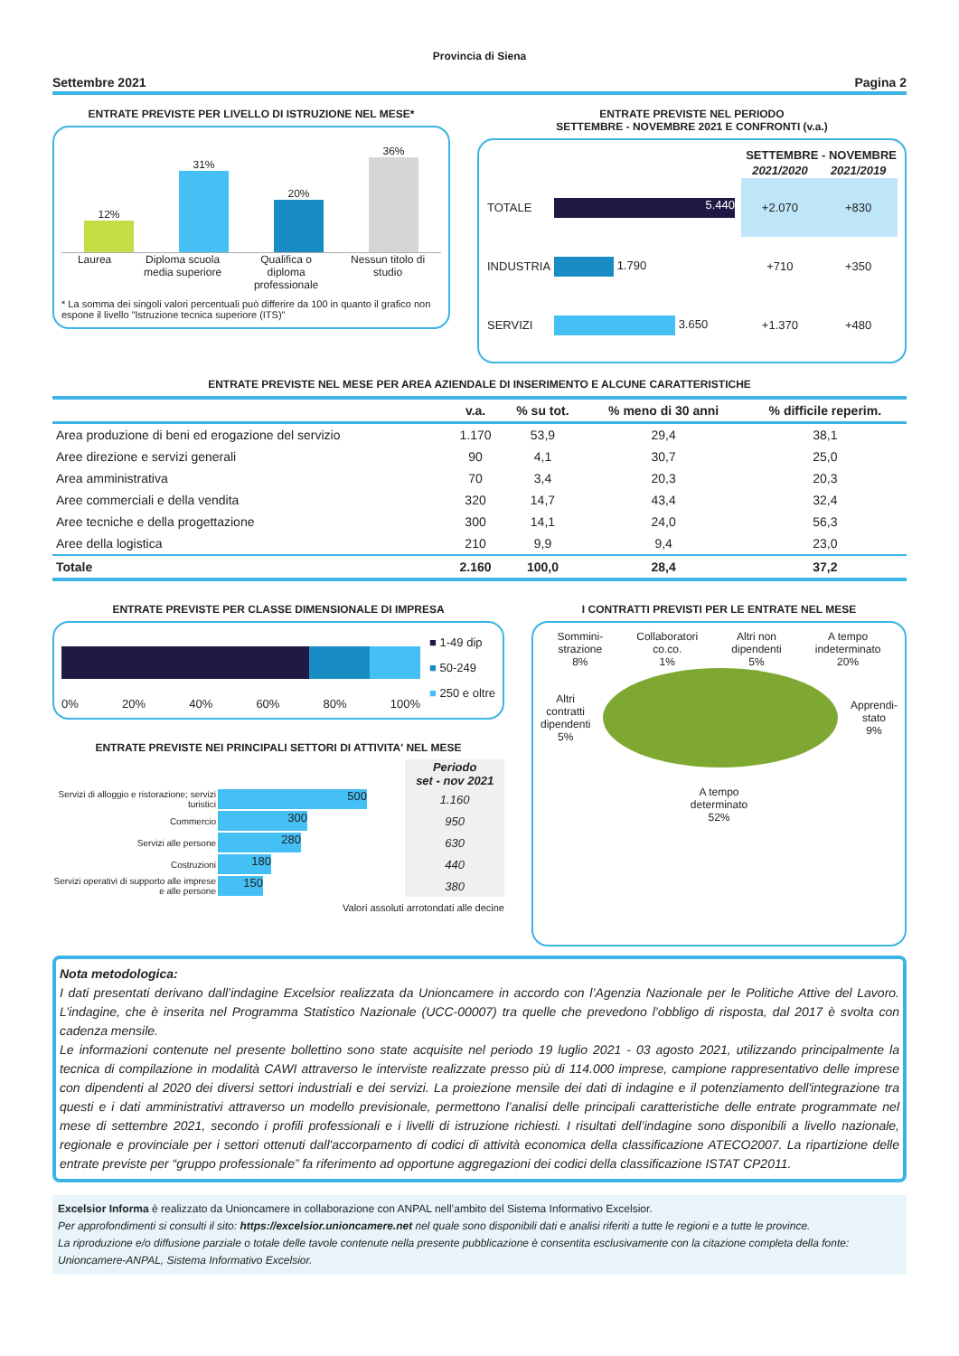Provincia di Siena
Settembre 2021 Pagina 2
ENTRATE PREVISTE PER LIVELLO DI ISTRUZIONE NEL MESE*
12%
31%
20%
36%
Laurea Diploma scuola
media superiore Qualifica o
diploma
professionale Nessun titolo di
studio
* La somma dei singoli valori percentuali può differire da 100 in quanto il grafico non espone il livello "Istruzione tecnica superiore (ITS)"
ENTRATE PREVISTE NEL PERIODO
SETTEMBRE - NOVEMBRE 2021 E CONFRONTI (v.a.)
| | | SETTEMBRE - NOVEMBRE | |
| --- | --- | --- | --- |
| | | 2021/2020 | 2021/2019 |
| TOTALE | 5.440 | +2.070 | +830 |
| INDUSTRIA | 1.790 | +710 | +350 |
| SERVIZI | 3.650 | +1.370 | +480 |
ENTRATE PREVISTE NEL MESE PER AREA AZIENDALE DI INSERIMENTO E ALCUNE CARATTERISTICHE
| | v.a. | % su tot. | % meno di 30 anni | % difficile reperim. |
| --- | --- | --- | --- | --- |
| Area produzione di beni ed erogazione del servizio | 1.170 | 53,9 | 29,4 | 38,1 |
| Aree direzione e servizi generali | 90 | 4,1 | 30,7 | 25,0 |
| Area amministrativa | 70 | 3,4 | 20,3 | 20,3 |
| Aree commerciali e della vendita | 320 | 14,7 | 43,4 | 32,4 |
| Aree tecniche e della progettazione | 300 | 14,1 | 24,0 | 56,3 |
| Aree della logistica | 210 | 9,9 | 9,4 | 23,0 |
| Totale | 2.160 | 100,0 | 28,4 | 37,2 |
ENTRATE PREVISTE PER CLASSE DIMENSIONALE DI IMPRESA
0% 20% 40% 60% 80% 100%
■ 1-49 dip
■ 50-249
■ 250 e oltre
ENTRATE PREVISTE NEI PRINCIPALI SETTORI DI ATTIVITA' NEL MESE
| | | Periodo set - nov 2021 |
| Servizi di alloggio e ristorazione; servizi turistici | 500 | 1.160 |
| Commercio | 300 | 950 |
| Servizi alle persone | 280 | 630 |
| Costruzioni | 180 | 440 |
| Servizi operativi di supporto alle imprese e alle persone | 150 | 380 |
Valori assoluti arrotondati alle decine
I CONTRATTI PREVISTI PER LE ENTRATE NEL MESE
Sommini-
strazione
8% Collaboratori
co.co.
1% Altri non
dipendenti
5% A tempo
indeterminato
20%
Altri
contratti
dipendenti
5%
Apprendi-
stato
9%
A tempo
determinato
52%
Nota metodologica:
I dati presentati derivano dall’indagine Excelsior realizzata da Unioncamere in accordo con l’Agenzia Nazionale per le Politiche Attive del Lavoro. L’indagine, che è inserita nel Programma Statistico Nazionale (UCC-00007) tra quelle che prevedono l’obbligo di risposta, dal 2017 è svolta con cadenza mensile.
Le informazioni contenute nel presente bollettino sono state acquisite nel periodo 19 luglio 2021 - 03 agosto 2021, utilizzando principalmente la tecnica di compilazione in modalità CAWI attraverso le interviste realizzate presso più di 114.000 imprese, campione rappresentativo delle imprese con dipendenti al 2020 dei diversi settori industriali e dei servizi. La proiezione mensile dei dati di indagine e il potenziamento dell'integrazione tra questi e i dati amministrativi attraverso un modello previsionale, permettono l’analisi delle principali caratteristiche delle entrate programmate nel mese di settembre 2021, secondo i profili professionali e i livelli di istruzione richiesti. I risultati dell’indagine sono disponibili a livello nazionale, regionale e provinciale per i settori ottenuti dall'accorpamento di codici di attività economica della classificazione ATECO2007. La ripartizione delle entrate previste per “gruppo professionale” fa riferimento ad opportune aggregazioni dei codici della classificazione ISTAT CP2011.
Excelsior Informa è realizzato da Unioncamere in collaborazione con ANPAL nell’ambito del Sistema Informativo Excelsior.
Per approfondimenti si consulti il sito: https://excelsior.unioncamere.net nel quale sono disponibili dati e analisi riferiti a tutte le regioni e a tutte le province.
La riproduzione e/o diffusione parziale o totale delle tavole contenute nella presente pubblicazione è consentita esclusivamente con la citazione completa della fonte: Unioncamere-ANPAL, Sistema Informativo Excelsior.